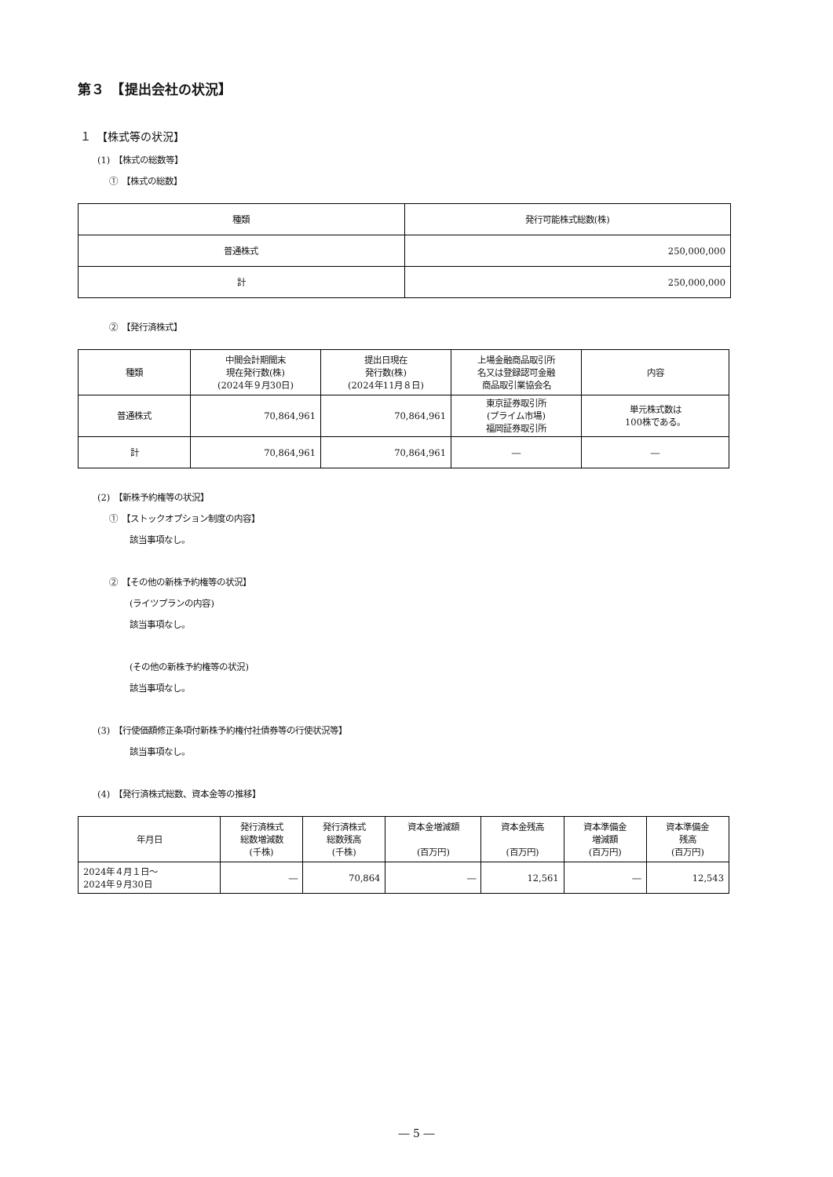第３　【提出会社の状況】
１　【株式等の状況】
(1)　【株式の総数等】
①　【株式の総数】
| 種類 | 発行可能株式総数(株) |
| --- | --- |
| 普通株式 | 250,000,000 |
| 計 | 250,000,000 |
②　【発行済株式】
| 種類 | 中間会計期間末 現在発行数(株) (2024年９月30日) | 提出日現在 発行数(株) (2024年11月８日) | 上場金融商品取引所 名又は登録認可金融 商品取引業協会名 | 内容 |
| --- | --- | --- | --- | --- |
| 普通株式 | 70,864,961 | 70,864,961 | 東京証券取引所 (プライム市場) 福岡証券取引所 | 単元株式数は 100株である。 |
| 計 | 70,864,961 | 70,864,961 | ― | ― |
(2)　【新株予約権等の状況】
①　【ストックオプション制度の内容】
該当事項なし。
②　【その他の新株予約権等の状況】
(ライツプランの内容)
該当事項なし。
(その他の新株予約権等の状況)
該当事項なし。
(3)　【行使価額修正条項付新株予約権付社債券等の行使状況等】
該当事項なし。
(4)　【発行済株式総数、資本金等の推移】
| 年月日 | 発行済株式 総数増減数 (千株) | 発行済株式 総数残高 (千株) | 資本金増減額 (百万円) | 資本金残高 (百万円) | 資本準備金 増減額 (百万円) | 資本準備金 残高 (百万円) |
| --- | --- | --- | --- | --- | --- | --- |
| 2024年４月１日～ 2024年９月30日 | ― | 70,864 | ― | 12,561 | ― | 12,543 |
― 5 ―